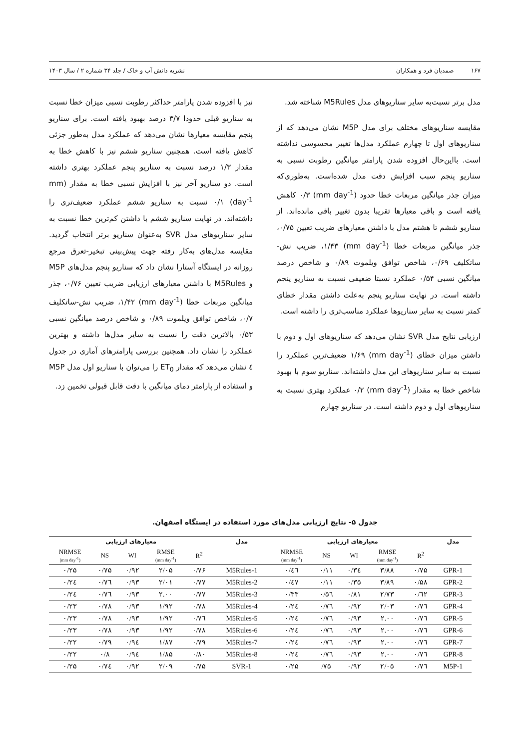۱۶۷ صمدیان فرد و همکاران نشریه دانش آب و خاک / جلد ۳۴ شماره ۲ / سال ۱۴۰۳
مدل برتر نسبت‌به سایر سناریوهای مدل M5Rules شناخته شد.
مقایسه سناریوهای مختلف برای مدل M5P نشان می‌دهد که از سناریوهای اول تا چهارم عملکرد مدل‌ها تغییر محسوسی نداشته است. بااین‌حال افزوده شدن پارامتر میانگین رطوبت نسبی به سناریو پنجم سبب افزایش دقت مدل شده‌است. به‌طوری‌که میزان جذر میانگین مربعات خطا حدود (mm day<sup>-1</sup>) ۰/۳ کاهش یافته است و باقی معیارها تقریبا بدون تغییر باقی مانده‌اند. از سناریو ششم تا هشتم مدل با داشتن معیارهای ضریب تعیین ۰/۷۵، جذر میانگین مربعات خطا (mm day<sup>-1</sup>) ۱/۴۳، ضریب نش-ساتکلیف ۰/۶۹، شاخص توافق ویلموت ۰/۸۹ و شاخص درصد میانگین نسبی ۰/۵۴ عملکرد نسبتا ضعیفی نسبت به سناریو پنجم داشته است. در نهایت سناریو پنجم به‌علت داشتن مقدار خطای کمتر نسبت به سایر سناریوها عملکرد مناسب‌تری را داشته است.
ارزیابی نتایج مدل SVR نشان می‌دهد که سناریوهای اول و دوم با داشتن میزان خطای (mm day<sup>-1</sup>) ۱/۶۹ ضعیف‌ترین عملکرد را نسبت به سایر سناریوهای این مدل داشته‌اند. سناریو سوم با بهبود شاخص خطا به مقدار (mm day<sup>-1</sup>) ۰/۲ عملکرد بهتری نسبت به سناریوهای اول و دوم داشته است. در سناریو چهارم
نیز با افزوده شدن پارامتر حداکثر رطوبت نسبی میزان خطا نسبت به سناریو قبلی حدودا ۳/۷ درصد بهبود یافته است. برای سناریو پنجم مقایسه معیارها نشان می‌دهد که عملکرد مدل به‌طور جزئی کاهش یافته است. همچنین سناریو ششم نیز با کاهش خطا به مقدار ۱/۳ درصد نسبت به سناریو پنجم عملکرد بهتری داشته است. دو سناریو آخر نیز با افزایش نسبی خطا به مقدار (mm day<sup>-1</sup>) ۰/۱ نسبت به سناریو ششم عملکرد ضعیف‌تری را داشته‌اند. در نهایت سناریو ششم با داشتن کم‌ترین خطا نسبت به سایر سناریوهای مدل SVR به‌عنوان سناریو برتر انتخاب گردید. مقایسه مدل‌های به‌کار رفته جهت پیش‌بینی تبخیر-تعرق مرجع روزانه در ایستگاه آستارا نشان داد که سناریو پنجم مدل‌های M5P و M5Rules با داشتن معیارهای ارزیابی ضریب تعیین ۰/۷۶، جذر میانگین مربعات خطا (mm day<sup>-1</sup>) ۱/۴۲، ضریب نش-ساتکلیف ۰/۷، شاخص توافق ویلموت ۰/۸۹ و شاخص درصد میانگین نسبی ۰/۵۳ بالاترین دقت را نسبت به سایر مدل‌ها داشته و بهترین عملکرد را نشان داد. همچنین بررسی پارامترهای آماری در جدول ٤ نشان می‌دهد که مقدار ET<sub>0</sub> را می‌توان با سناریو اول مدل M5P و استفاده از پارامتر دمای میانگین با دقت قابل قبولی تخمین زد.
جدول ۵- نتایج ارزیابی مدل‌های مورد استفاده در ایستگاه اصفهان.
| معیارهای ارزیابی | | | | | مدل | معیارهای ارزیابی | | | | | مدل |
| --- | --- | --- | --- | --- | --- | --- | --- | --- | --- | --- | --- |
| NRMSE (mm day<sup>-1</sup>) | NS | WI | RMSE (mm day<sup>-1</sup>) | R<sup>2</sup> | | NRMSE (mm day<sup>-1</sup>) | NS | WI | RMSE (mm day<sup>-1</sup>) | R<sup>2</sup> | |
| ۰/۲۵ | ۰/۷۵ | ۰/۹۲ | ۲/۰۵ | ۰/۷۶ | M5Rules-1 | ۰/٤٦ | ۰/۱۱ | ۰/۳٤ | ۳/۸۸ | ۰/۷۵ | GPR-1 |
| ۰/۲٤ | ۰/۷٦ | ۰/۹۳ | ۲/۰۱ | ۰/۷۷ | M5Rules-2 | ۰/٤۷ | ۰/۱۱ | ۰/۳۵ | ۳/۸۹ | ۰/۵۸ | GPR-2 |
| ۰/۲٤ | ۰/۷٦ | ۰/۹۳ | ۲.۰۰ | ۰/۷۷ | M5Rules-3 | ۰/۳۳ | ۰/۵٦ | ۰/۸۱ | ۲/۷۳ | ۰/٦۲ | GPR-3 |
| ۰/۲۳ | ۰/۷۸ | ۰/۹۳ | ۱/۹۲ | ۰/۷۸ | M5Rules-4 | ۰/۲٤ | ۰/۷٦ | ۰/۹۲ | ۲/۰۳ | ۰/۷٦ | GPR-4 |
| ۰/۲۳ | ۰/۷۸ | ۰/۹۳ | ۱/۹۲ | ۰/۷٦ | M5Rules-5 | ۰/۲٤ | ۰/۷٦ | ۰/۹۳ | ۲.۰۰ | ۰/۷٦ | GPR-5 |
| ۰/۲۳ | ۰/۷۸ | ۰/۹۳ | ۱/۹۲ | ۰/۷۸ | M5Rules-6 | ۰/۲٤ | ۰/۷٦ | ۰/۹۳ | ۲.۰۰ | ۰/۷٦ | GPR-6 |
| ۰/۲۲ | ۰/۷۹ | ۰/۹٤ | ۱/۸۷ | ۰/۷۹ | M5Rules-7 | ۰/۲٤ | ۰/۷٦ | ۰/۹۳ | ۲.۰۰ | ۰/۷٦ | GPR-7 |
| ۰/۲۲ | ۰/۸ | ۰/۹٤ | ۱/۸۵ | ۰/۸۰ | M5Rules-8 | ۰/۲٤ | ۰/۷٦ | ۰/۹۳ | ۲.۰۰ | ۰/۷٦ | GPR-8 |
| ۰/۲۵ | ۰/۷٤ | ۰/۹۲ | ۲/۰۹ | ۰/۷۵ | SVR-1 | ۰/۲۵ | /۷۵ | ۰/۹۲ | ۲/۰۵ | ۰/۷٦ | M5P-1 |